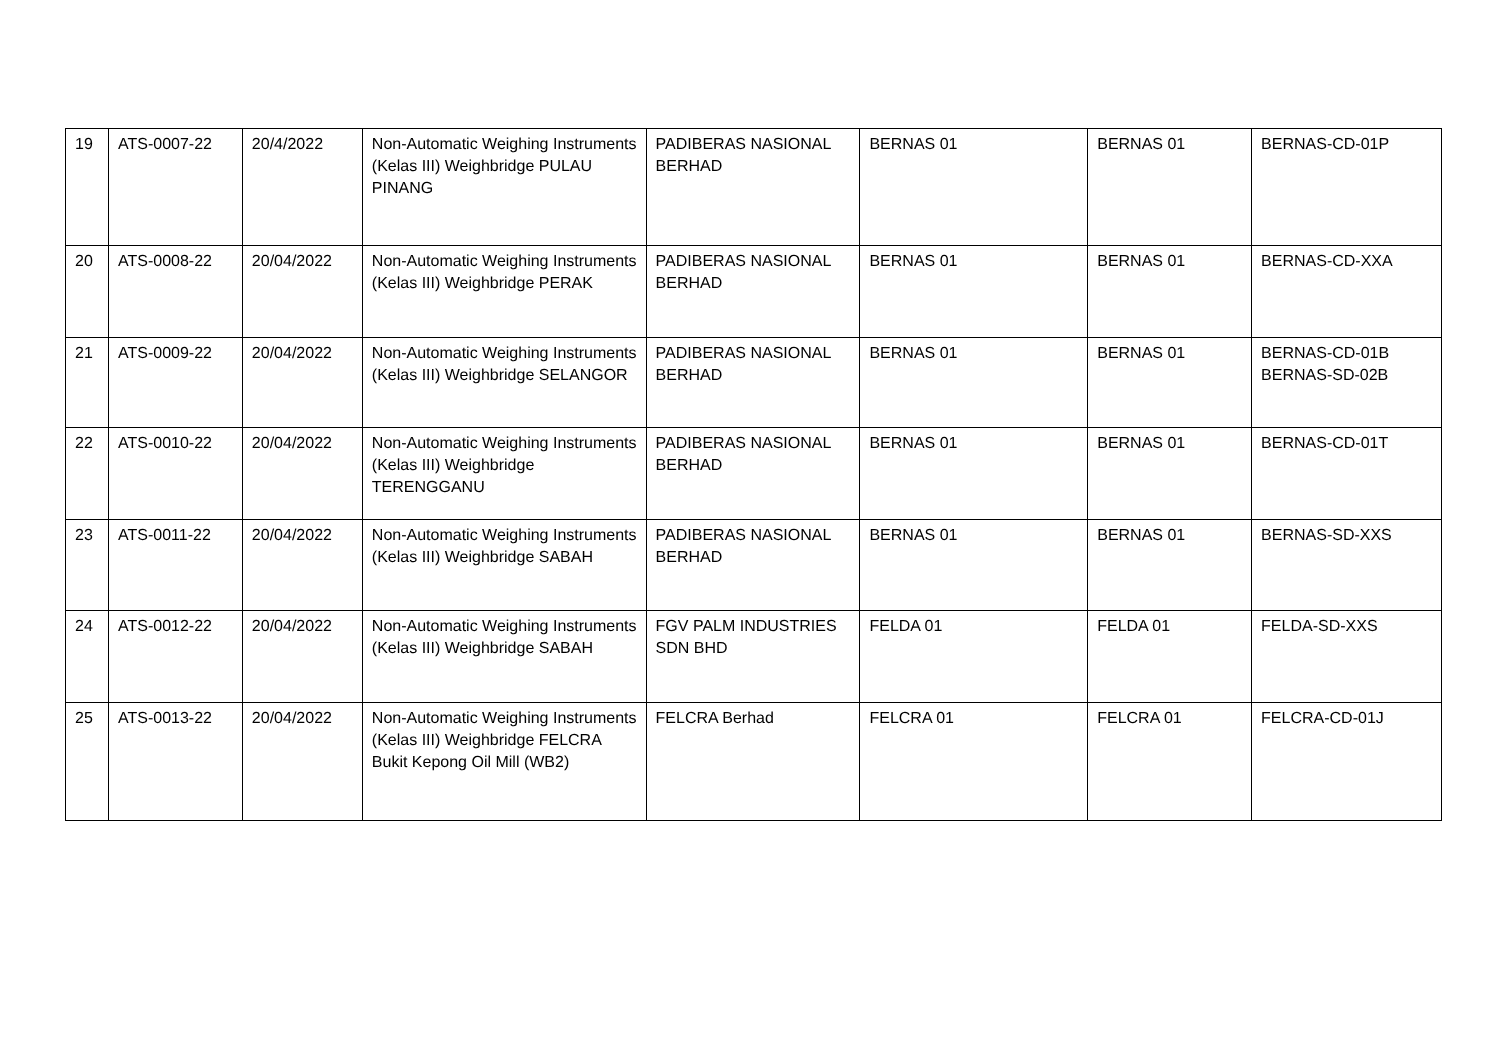| 19 | ATS-0007-22 | 20/4/2022 | Non-Automatic Weighing Instruments (Kelas III) Weighbridge PULAU PINANG | PADIBERAS NASIONAL BERHAD | BERNAS 01 | BERNAS 01 | BERNAS-CD-01P |
| 20 | ATS-0008-22 | 20/04/2022 | Non-Automatic Weighing Instruments (Kelas III) Weighbridge PERAK | PADIBERAS NASIONAL BERHAD | BERNAS 01 | BERNAS 01 | BERNAS-CD-XXA |
| 21 | ATS-0009-22 | 20/04/2022 | Non-Automatic Weighing Instruments (Kelas III) Weighbridge SELANGOR | PADIBERAS NASIONAL BERHAD | BERNAS 01 | BERNAS 01 | BERNAS-CD-01B BERNAS-SD-02B |
| 22 | ATS-0010-22 | 20/04/2022 | Non-Automatic Weighing Instruments (Kelas III) Weighbridge TERENGGANU | PADIBERAS NASIONAL BERHAD | BERNAS 01 | BERNAS 01 | BERNAS-CD-01T |
| 23 | ATS-0011-22 | 20/04/2022 | Non-Automatic Weighing Instruments (Kelas III) Weighbridge SABAH | PADIBERAS NASIONAL BERHAD | BERNAS 01 | BERNAS 01 | BERNAS-SD-XXS |
| 24 | ATS-0012-22 | 20/04/2022 | Non-Automatic Weighing Instruments (Kelas III) Weighbridge SABAH | FGV PALM INDUSTRIES SDN BHD | FELDA 01 | FELDA 01 | FELDA-SD-XXS |
| 25 | ATS-0013-22 | 20/04/2022 | Non-Automatic Weighing Instruments (Kelas III) Weighbridge FELCRA Bukit Kepong Oil Mill (WB2) | FELCRA Berhad | FELCRA 01 | FELCRA 01 | FELCRA-CD-01J |